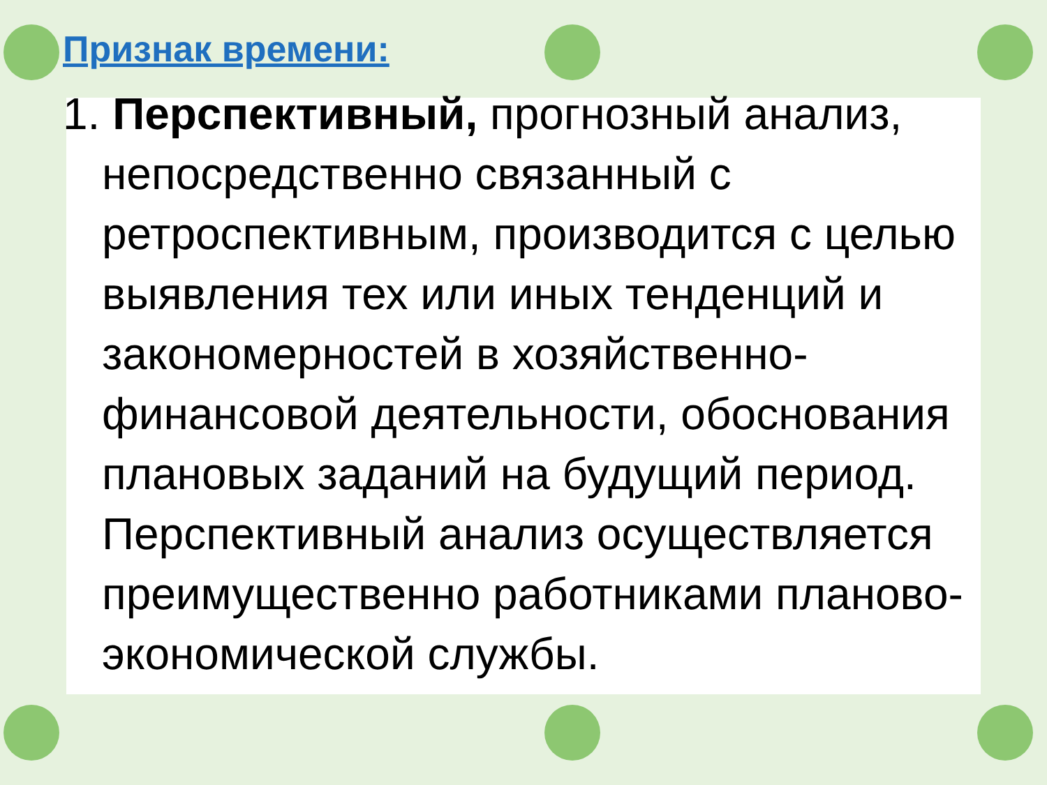Признак времени:
1. Перспективный, прогнозный анализ, непосредственно связанный с ретроспективным, производится с целью выявления тех или иных тенденций и закономерностей в хозяйственно-финансовой деятельности, обоснования плановых заданий на будущий период. Перспективный анализ осуществляется преимущественно работниками планово-экономической службы.